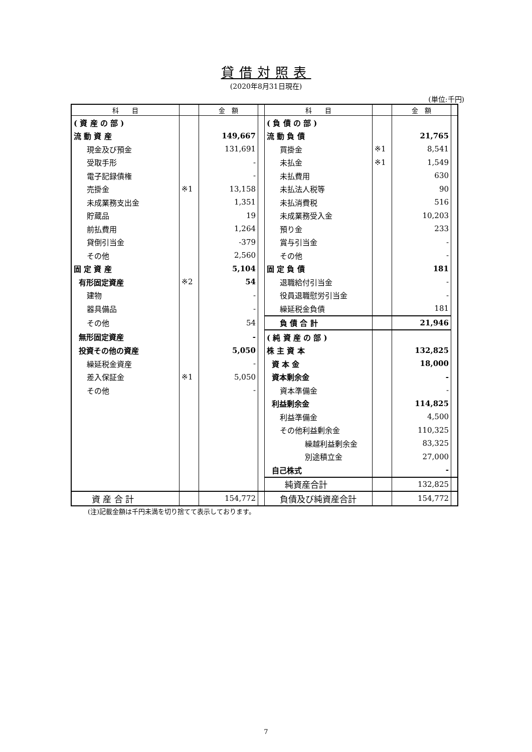貸借対照表
(2020年8月31日現在)
(単位:千円)
| 科 目 | | 金 額 | | 科 目 | | 金 額 | |
| --- | --- | --- | --- | --- | --- | --- | --- |
| ( 資 産 の 部 ) | | | | ( 負 債 の 部 ) | | | |
| 流 動 資 産 | | 149,667 | | 流 動 負 債 | | 21,765 | |
| 現金及び預金 | | 131,691 | | 買掛金 | ※1 | 8,541 | |
| 受取手形 | | - | | 未払金 | ※1 | 1,549 | |
| 電子記録債権 | | - | | 未払費用 | | 630 | |
| 売掛金 | ※1 | 13,158 | | 未払法人税等 | | 90 | |
| 未成業務支出金 | | 1,351 | | 未払消費税 | | 516 | |
| 貯蔵品 | | 19 | | 未成業務受入金 | | 10,203 | |
| 前払費用 | | 1,264 | | 預り金 | | 233 | |
| 貸倒引当金 | | -379 | | 賞与引当金 | | - | |
| その他 | | 2,560 | | その他 | | - | |
| 固 定 資 産 | | 5,104 | | 固 定 負 債 | | 181 | |
| 有形固定資産 | ※2 | 54 | | 退職給付引当金 | | - | |
| 建物 | | - | | 役員退職慰労引当金 | | - | |
| 器具備品 | | - | | 繰延税金負債 | | 181 | |
| その他 | | 54 | | 負 債 合 計 | | 21,946 | |
| 無形固定資産 | | - | | ( 純 資 産 の 部 ) | | | |
| 投資その他の資産 | | 5,050 | | 株 主 資 本 | | 132,825 | |
| 繰延税金資産 | | - | | 資 本 金 | | 18,000 | |
| 差入保証金 | ※1 | 5,050 | | 資本剰余金 | | - | |
| その他 | | - | | 資本準備金 | | - | |
| | | | | 利益剰余金 | | 114,825 | |
| | | | | 利益準備金 | | 4,500 | |
| | | | | その他利益剰余金 | | 110,325 | |
| | | | | 繰越利益剰余金 | | 83,325 | |
| | | | | 別途積立金 | | 27,000 | |
| | | | | 自己株式 | | - | |
| | | | | 純資産合計 | | 132,825 | |
| 資 産 合 計 | | 154,772 | | 負債及び純資産合計 | | 154,772 | |
(注)記載金額は千円未満を切り捨てて表示しております。
7